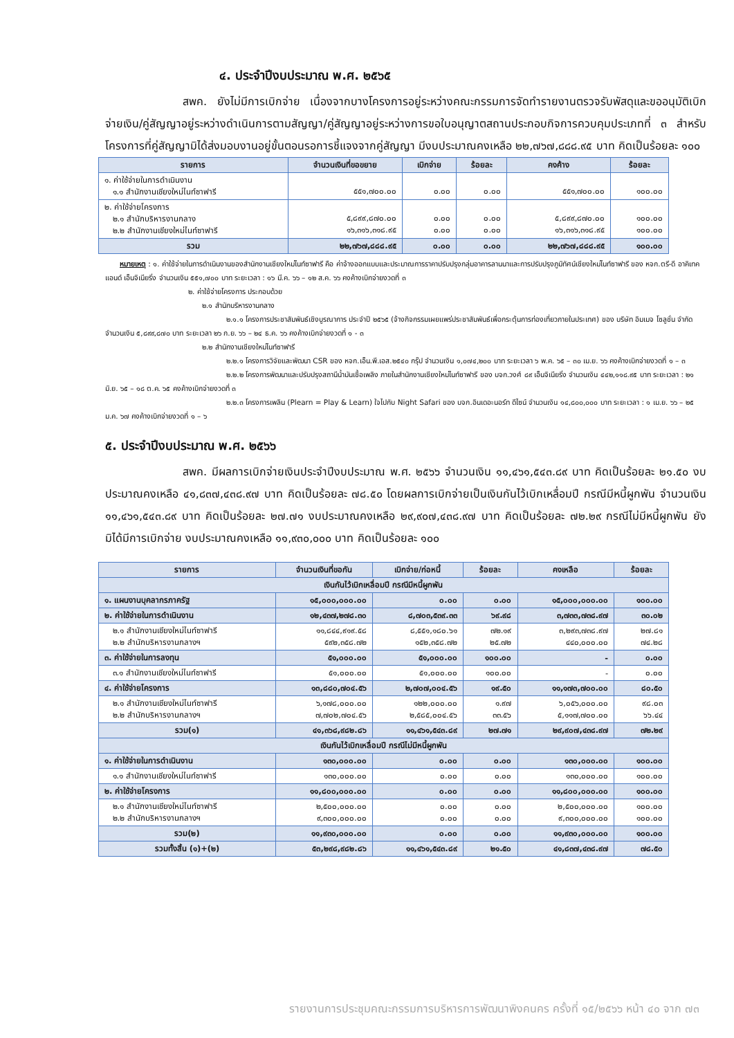๔. ประจำปีงบประมาณ พ.ศ. ๒๕๖๕
       สพค. ยังไม่มีการเบิกจ่าย เนื่องจากบางโครงการอยู่ระหว่างคณะกรรมการจัดทำรายงานตรวจรับพัสดุและขออนุมัติเบิกจ่ายเงิน/คู่สัญญาอยู่ระหว่างดำเนินการตามสัญญา/คู่สัญญาอยู่ระหว่างการขอใบอนุญาตสถานประกอบกิจการควบคุมประเภทที่ ๓ สำหรับโครงการที่คู่สัญญามิได้ส่งมอบงานอยู่ขั้นตอนรอการชี้แจงจากคู่สัญญา มีงบประมาณคงเหลือ ๒๒,๗๖๗,๘๘๘.๙๕ บาท คิดเป็นร้อยละ ๑๐๐
| รายการ | จำนวนเงินที่ขอขยาย | เบิกจ่าย | ร้อยละ | คงค้าง | ร้อยละ |
| --- | --- | --- | --- | --- | --- |
| ๑. ค่าใช้จ่ายในการดำเนินงาน ๑.๑ สำนักงานเชียงใหม่ไนท์ซาฟารี | ๕๕๑,๗๐๐.๐๐ | ๐.๐๐ | ๐.๐๐ | ๕๕๑,๗๐๐.๐๐ | ๑๐๐.๐๐ |
| ๒. ค่าใช้จ่ายโครงการ ๒.๑ สำนักบริหารงานกลาง ๒.๒ สำนักงานเชียงใหม่ไนท์ซาฟารี | ๕,๘๙๙,๘๗๐.๐๐ ๑๖,๓๑๖,๓๑๘.๙๕ | ๐.๐๐ ๐.๐๐ | ๐.๐๐ ๐.๐๐ | ๕,๘๙๙,๘๗๐.๐๐ ๑๖,๓๑๖,๓๑๘.๙๕ | ๑๐๐.๐๐ ๑๐๐.๐๐ |
| รวม | ๒๒,๗๖๗,๘๘๘.๙๕ | ๐.๐๐ | ๐.๐๐ | ๒๒,๗๖๗,๘๘๘.๙๕ | ๑๐๐.๐๐ |
  หมายเหตุ : ๑. ค่าใช้จ่ายในการดำเนินงานของสำนักงานเชียงใหม่ไนท์ซาฟารี คือ ค่าจ้างออกแบบและประมาณการราคาปรับปรุงกลุ่มอาคารลานนาและการปรับปรุงภูมิทัศน์เชียงใหม่ไนท์ซาฟารี ของ หจก.ตรี-ดี อาคิเทค แอนด์ เอ็นจิเนียริ่ง จำนวนเงิน ๕๕๑,๗๐๐ บาท ระยะเวลา : ๑๖ มี.ค. ๖๖ – ๑๒ ส.ค. ๖๖ คงค้างเบิกจ่ายงวดที่ ๓
๒. ค่าใช้จ่ายโครงการ ประกอบด้วย
๒.๑ สำนักบริหารงานกลาง
๒.๑.๑ โครงการประชาสัมพันธ์เชิงบูรณาการ ประจำปี ๒๕๖๕ (จ้างกิจกรรมเผยแพร่ประชาสัมพันธ์เพื่อกระตุ้นการท่องเที่ยวภายในประเทศ) ของ บริษัท อิมเมจ โซลูชั่น จำกัด จำนวนเงิน ๕,๘๙๙,๘๗๐ บาท ระยะเวลา ๒๖ ก.ย. ๖๖ – ๒๔ ธ.ค. ๖๖ คงค้างเบิกจ่ายงวดที่ ๑ - ๓
๒.๒ สำนักงานเชียงใหม่ไนท์ซาฟารี
๒.๒.๑ โครงการวิจัยและพัฒนา CSR ของ หจก.เอ็น.พี.เอส.๒๕๔๐ กรุ๊ป จำนวนเงิน ๑,๐๗๔,๒๐๐ บาท ระยะเวลา ๖ พ.ค. ๖๕ – ๓๐ เม.ย. ๖๖ คงค้างเบิกจ่ายงวดที่ ๑ – ๓
๒.๒.๒ โครงการพัฒนาและปรับปรุงสถานีน้ำมันเชื้อเพลิง ภายในสำนักงานเชียงใหม่ไนท์ซาฟารี ของ บจก.วงศ์ ๘๙ เอ็นจิเนียริ่ง จำนวนเงิน ๔๔๒,๑๑๘.๙๕ บาท ระยะเวลา : ๒๑ มิ.ย. ๖๕ – ๑๘ ต.ค. ๖๕ คงค้างเบิกจ่ายงวดที่ ๓
๒.๒.๓ โครงการเพลิน (Plearn = Play & Learn) ใจไปกับ Night Safari ของ บจก.อินเดอะนอร์ท ดีไซน์ จำนวนเงิน ๑๔,๘๐๐,๐๐๐ บาท ระยะเวลา : ๑ เม.ย. ๖๖ – ๒๕ ม.ค. ๖๗ คงค้างเบิกจ่ายงวดที่ ๑ – ๖
๕. ประจำปีงบประมาณ พ.ศ. ๒๕๖๖
       สพค. มีผลการเบิกจ่ายเงินประจำปีงบประมาณ พ.ศ. ๒๕๖๖ จำนวนเงิน ๑๑,๔๖๑,๕๔๓.๘๙ บาท คิดเป็นร้อยละ ๒๑.๕๐ งบประมาณคงเหลือ ๔๑,๘๓๗,๔๓๘.๙๗ บาท คิดเป็นร้อยละ ๗๘.๕๐ โดยผลการเบิกจ่ายเป็นเงินกันไว้เบิกเหลื่อมปี กรณีมีหนี้ผูกพัน จำนวนเงิน ๑๑,๔๖๑,๕๔๓.๘๙ บาท คิดเป็นร้อยละ ๒๗.๗๑ งบประมาณคงเหลือ ๒๙,๙๐๗,๔๓๘.๙๗ บาท คิดเป็นร้อยละ ๗๒.๒๙ กรณีไม่มีหนี้ผูกพัน ยังมิได้มีการเบิกจ่าย งบประมาณคงเหลือ ๑๑,๙๓๐,๐๐๐ บาท คิดเป็นร้อยละ ๑๐๐
| รายการ | จำนวนเงินที่ขอกัน | เบิกจ่าย/ก่อหนี้ | ร้อยละ | คงเหลือ | ร้อยละ |
| --- | --- | --- | --- | --- | --- |
| เงินกันไว้เบิกเหลื่อมปี กรณีมีหนี้ผูกพัน | | | | | |
| ๑. แผนงานบุคลากรภาครัฐ | ๑๕,๐๐๐,๐๐๐.๐๐ | ๐.๐๐ | ๐.๐๐ | ๑๕,๐๐๐,๐๐๐.๐๐ | ๑๐๐.๐๐ |
| ๒. ค่าใช้จ่ายในการดำเนินงาน | ๑๒,๔๓๗,๒๗๘.๓๐ | ๘,๗๐๓,๕๓๙.๓๓ | ๖๙.๙๘ | ๓,๗๓๓,๗๓๘.๙๗ | ๓๐.๐๒ |
| ๒.๑ สำนักงานเชียงใหม่ไนท์ซาฟารี ๒.๒ สำนักบริหารงานกลางฯ | ๑๑,๘๔๔,๙๑๙.๕๘ ๕๙๒,๓๕๘.๗๒ | ๘,๕๕๑,๑๘๐.๖๑ ๑๕๒,๓๕๘.๗๒ | ๗๒.๑๙ ๒๕.๗๒ | ๓,๒๙๓,๗๓๘.๙๗ ๔๔๐,๐๐๐.๐๐ | ๒๗.๘๑ ๗๔.๒๘ |
| ๓. ค่าใช้จ่ายในการลงทุน | ๕๑,๐๐๐.๐๐ | ๕๑,๐๐๐.๐๐ | ๑๐๐.๐๐ | - | ๐.๐๐ |
| ๓.๑ สำนักงานเชียงใหม่ไนท์ซาฟารี | ๕๑,๐๐๐.๐๐ | ๕๑,๐๐๐.๐๐ | ๑๐๐.๐๐ | - | ๐.๐๐ |
| ๔. ค่าใช้จ่ายโครงการ | ๑๓,๘๘๐,๗๐๔.๕๖ | ๒,๗๐๗,๐๐๔.๕๖ | ๑๙.๕๐ | ๑๑,๑๗๓,๗๐๐.๐๐ | ๘๐.๕๐ |
| ๒.๑ สำนักงานเชียงใหม่ไนท์ซาฟารี ๒.๒ สำนักบริหารงานกลางฯ | ๖,๑๗๘,๐๐๐.๐๐ ๗,๗๐๒,๗๐๔.๕๖ | ๑๒๒,๐๐๐.๐๐ ๒,๕๘๕,๐๐๔.๕๖ | ๑.๙๗ ๓๓.๕๖ | ๖,๐๕๖,๐๐๐.๐๐ ๕,๑๑๗,๗๐๐.๐๐ | ๙๘.๐๓ ๖๖.๔๔ |
| รวม(๑) | ๔๑,๓๖๘,๙๘๒.๘๖ | ๑๑,๔๖๑,๕๔๓.๘๙ | ๒๗.๗๑ | ๒๙,๙๐๗,๔๓๘.๙๗ | ๗๒.๒๙ |
| เงินกันไว้เบิกเหลื่อมปี กรณีไม่มีหนี้ผูกพัน | | | | | |
| ๑. ค่าใช้จ่ายในการดำเนินงาน | ๑๓๐,๐๐๐.๐๐ | ๐.๐๐ | ๐.๐๐ | ๑๓๐,๐๐๐.๐๐ | ๑๐๐.๐๐ |
| ๑.๑ สำนักงานเชียงใหม่ไนท์ซาฟารี | ๑๓๐,๐๐๐.๐๐ | ๐.๐๐ | ๐.๐๐ | ๑๓๐,๐๐๐.๐๐ | ๑๐๐.๐๐ |
| ๒. ค่าใช้จ่ายโครงการ | ๑๑,๘๐๐,๐๐๐.๐๐ | ๐.๐๐ | ๐.๐๐ | ๑๑,๘๐๐,๐๐๐.๐๐ | ๑๐๐.๐๐ |
| ๒.๑ สำนักงานเชียงใหม่ไนท์ซาฟารี ๒.๒ สำนักบริหารงานกลางฯ | ๒,๕๐๐,๐๐๐.๐๐ ๙,๓๐๐,๐๐๐.๐๐ | ๐.๐๐ ๐.๐๐ | ๐.๐๐ ๐.๐๐ | ๒,๕๐๐,๐๐๐.๐๐ ๙,๓๐๐,๐๐๐.๐๐ | ๑๐๐.๐๐ ๑๐๐.๐๐ |
| รวม(๒) | ๑๑,๙๓๐,๐๐๐.๐๐ | ๐.๐๐ | ๐.๐๐ | ๑๑,๙๓๐,๐๐๐.๐๐ | ๑๐๐.๐๐ |
| รวมทั้งสิ้น (๑)+(๒) | ๕๓,๒๙๘,๙๘๒.๘๖ | ๑๑,๔๖๑,๕๔๓.๘๙ | ๒๑.๕๐ | ๔๑,๘๓๗,๔๓๘.๙๗ | ๗๘.๕๐ |
รายงานการประชุมคณะกรรมการบริหารการพัฒนาพิงคนคร ครั้งที่ ๑๕/๒๕๖๖ หน้า ๔๐ จาก ๗๓